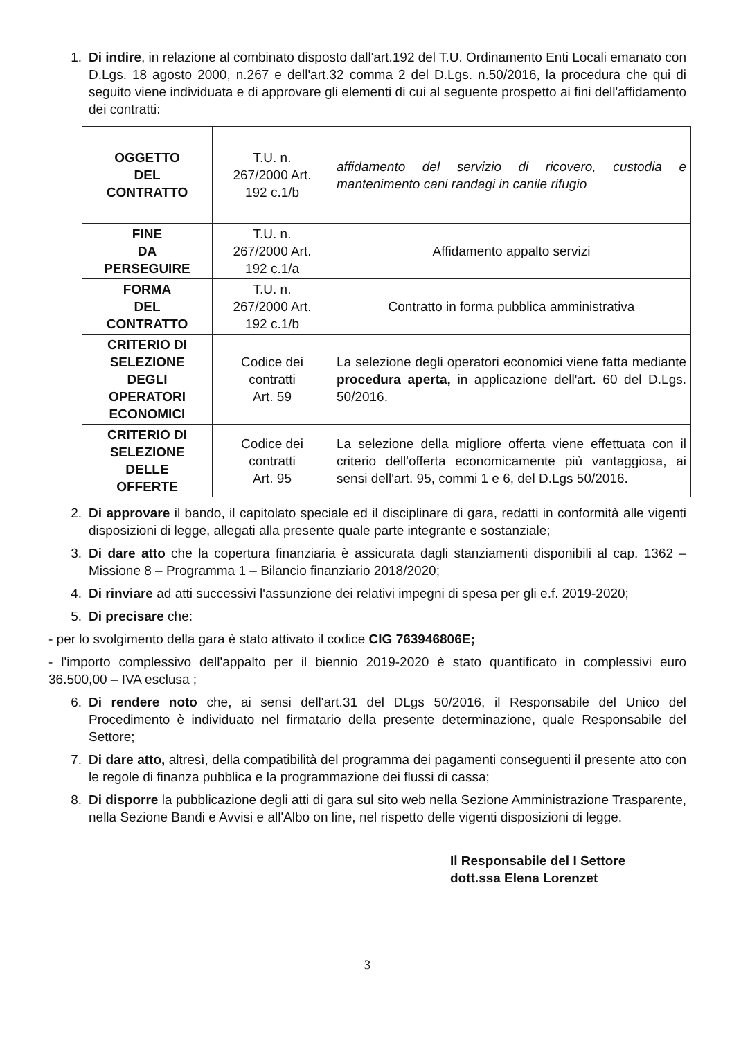1. Di indire, in relazione al combinato disposto dall'art.192 del T.U. Ordinamento Enti Locali emanato con D.Lgs. 18 agosto 2000, n.267 e dell'art.32 comma 2 del D.Lgs. n.50/2016, la procedura che qui di seguito viene individuata e di approvare gli elementi di cui al seguente prospetto ai fini dell'affidamento dei contratti:
| OGGETTO DEL CONTRATTO | T.U. n. 267/2000 Art. 192 c.1/b | affidamento del servizio di ricovero, custodia e mantenimento cani randagi in canile rifugio |
| FINE DA PERSEGUIRE | T.U. n. 267/2000 Art. 192 c.1/a | Affidamento appalto servizi |
| FORMA DEL CONTRATTO | T.U. n. 267/2000 Art. 192 c.1/b | Contratto in forma pubblica amministrativa |
| CRITERIO DI SELEZIONE DEGLI OPERATORI ECONOMICI | Codice dei contratti Art. 59 | La selezione degli operatori economici viene fatta mediante procedura aperta, in applicazione dell'art. 60 del D.Lgs. 50/2016. |
| CRITERIO DI SELEZIONE DELLE OFFERTE | Codice dei contratti Art. 95 | La selezione della migliore offerta viene effettuata con il criterio dell'offerta economicamente più vantaggiosa, ai sensi dell'art. 95, commi 1 e 6, del D.Lgs 50/2016. |
2. Di approvare il bando, il capitolato speciale ed il disciplinare di gara, redatti in conformità alle vigenti disposizioni di legge, allegati alla presente quale parte integrante e sostanziale;
3. Di dare atto che la copertura finanziaria è assicurata dagli stanziamenti disponibili al cap. 1362 – Missione 8 – Programma 1 – Bilancio finanziario 2018/2020;
4. Di rinviare ad atti successivi l'assunzione dei relativi impegni di spesa per gli e.f. 2019-2020;
5. Di precisare che:
- per lo svolgimento della gara è stato attivato il codice CIG 763946806E;
- l'importo complessivo dell'appalto per il biennio 2019-2020 è stato quantificato in complessivi euro 36.500,00 – IVA esclusa ;
6. Di rendere noto che, ai sensi dell'art.31 del DLgs 50/2016, il Responsabile del Unico del Procedimento è individuato nel firmatario della presente determinazione, quale Responsabile del Settore;
7. Di dare atto, altresì, della compatibilità del programma dei pagamenti conseguenti il presente atto con le regole di finanza pubblica e la programmazione dei flussi di cassa;
8. Di disporre la pubblicazione degli atti di gara sul sito web nella Sezione Amministrazione Trasparente, nella Sezione Bandi e Avvisi e all'Albo on line, nel rispetto delle vigenti disposizioni di legge.
Il Responsabile del I Settore
dott.ssa Elena Lorenzet
3